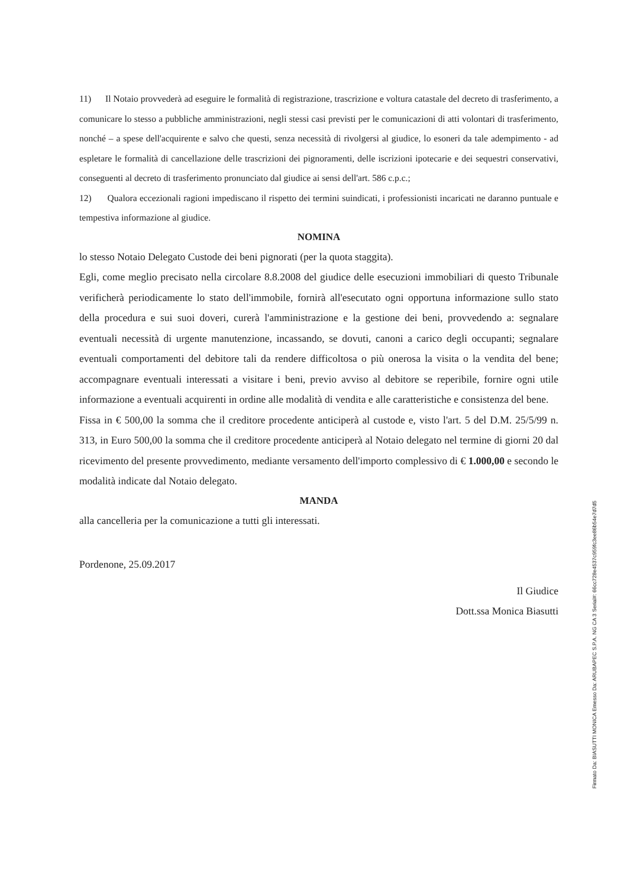11) Il Notaio provvederà ad eseguire le formalità di registrazione, trascrizione e voltura catastale del decreto di trasferimento, a comunicare lo stesso a pubbliche amministrazioni, negli stessi casi previsti per le comunicazioni di atti volontari di trasferimento, nonché – a spese dell'acquirente e salvo che questi, senza necessità di rivolgersi al giudice, lo esoneri da tale adempimento - ad espletare le formalità di cancellazione delle trascrizioni dei pignoramenti, delle iscrizioni ipotecarie e dei sequestri conservativi, conseguenti al decreto di trasferimento pronunciato dal giudice ai sensi dell'art. 586 c.p.c.;
12) Qualora eccezionali ragioni impediscano il rispetto dei termini suindicati, i professionisti incaricati ne daranno puntuale e tempestiva informazione al giudice.
NOMINA
lo stesso Notaio Delegato Custode dei beni pignorati (per la quota staggita).
Egli, come meglio precisato nella circolare 8.8.2008 del giudice delle esecuzioni immobiliari di questo Tribunale verificherà periodicamente lo stato dell'immobile, fornirà all'esecutato ogni opportuna informazione sullo stato della procedura e sui suoi doveri, curerà l'amministrazione e la gestione dei beni, provvedendo a: segnalare eventuali necessità di urgente manutenzione, incassando, se dovuti, canoni a carico degli occupanti; segnalare eventuali comportamenti del debitore tali da rendere difficoltosa o più onerosa la visita o la vendita del bene; accompagnare eventuali interessati a visitare i beni, previo avviso al debitore se reperibile, fornire ogni utile informazione a eventuali acquirenti in ordine alle modalità di vendita e alle caratteristiche e consistenza del bene.
Fissa in € 500,00 la somma che il creditore procedente anticiperà al custode e, visto l'art. 5 del D.M. 25/5/99 n. 313, in Euro 500,00 la somma che il creditore procedente anticiperà al Notaio delegato nel termine di giorni 20 dal ricevimento del presente provvedimento, mediante versamento dell'importo complessivo di € 1.000,00 e secondo le modalità indicate dal Notaio delegato.
MANDA
alla cancelleria per la comunicazione a tutti gli interessati.
Pordenone, 25.09.2017
Il Giudice
Dott.ssa Monica Biasutti
Firmato Da: BIASUTTI MONICA Emesso Da: ARUBAPEC S.P.A. NG CA 3 Serial#: 66cc728e4537c959fc3ee86b54e7d7d5